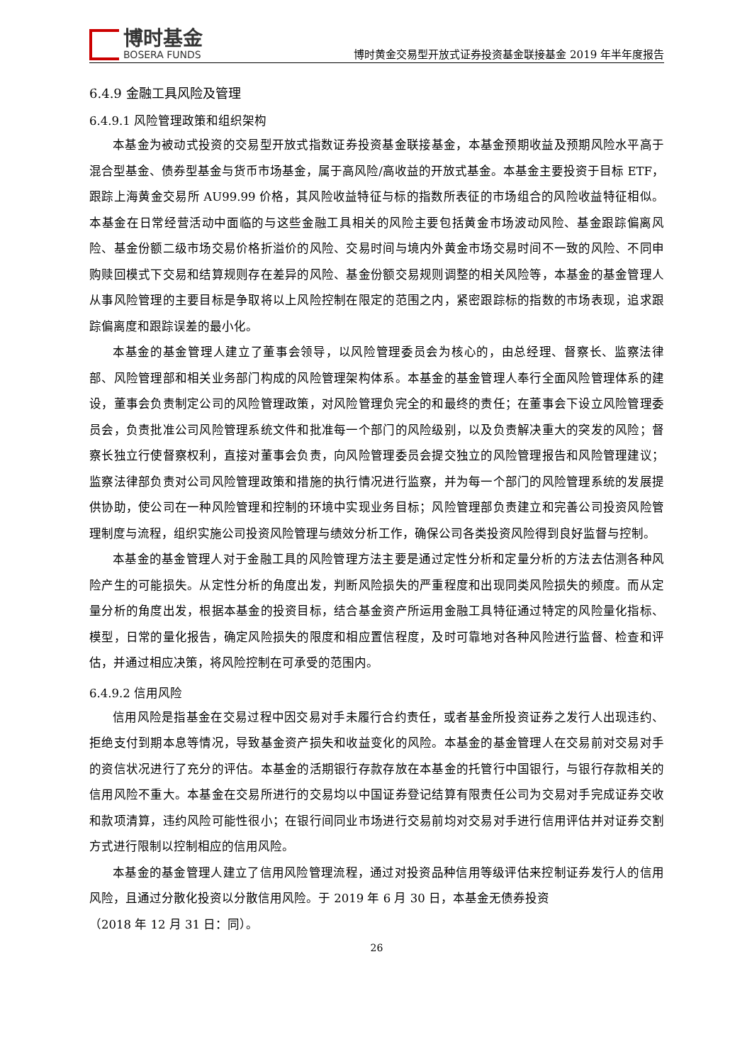博时基金
BOSERA FUNDS
博时黄金交易型开放式证券投资基金联接基金 2019 年半年度报告
6.4.9 金融工具风险及管理
6.4.9.1 风险管理政策和组织架构
本基金为被动式投资的交易型开放式指数证券投资基金联接基金，本基金预期收益及预期风险水平高于混合型基金、债券型基金与货币市场基金，属于高风险/高收益的开放式基金。本基金主要投资于目标 ETF，跟踪上海黄金交易所 AU99.99 价格，其风险收益特征与标的指数所表征的市场组合的风险收益特征相似。本基金在日常经营活动中面临的与这些金融工具相关的风险主要包括黄金市场波动风险、基金跟踪偏离风险、基金份额二级市场交易价格折溢价的风险、交易时间与境内外黄金市场交易时间不一致的风险、不同申购赎回模式下交易和结算规则存在差异的风险、基金份额交易规则调整的相关风险等，本基金的基金管理人从事风险管理的主要目标是争取将以上风险控制在限定的范围之内，紧密跟踪标的指数的市场表现，追求跟踪偏离度和跟踪误差的最小化。
本基金的基金管理人建立了董事会领导，以风险管理委员会为核心的，由总经理、督察长、监察法律部、风险管理部和相关业务部门构成的风险管理架构体系。本基金的基金管理人奉行全面风险管理体系的建设，董事会负责制定公司的风险管理政策，对风险管理负完全的和最终的责任；在董事会下设立风险管理委员会，负责批准公司风险管理系统文件和批准每一个部门的风险级别，以及负责解决重大的突发的风险；督察长独立行使督察权利，直接对董事会负责，向风险管理委员会提交独立的风险管理报告和风险管理建议；监察法律部负责对公司风险管理政策和措施的执行情况进行监察，并为每一个部门的风险管理系统的发展提供协助，使公司在一种风险管理和控制的环境中实现业务目标；风险管理部负责建立和完善公司投资风险管理制度与流程，组织实施公司投资风险管理与绩效分析工作，确保公司各类投资风险得到良好监督与控制。
本基金的基金管理人对于金融工具的风险管理方法主要是通过定性分析和定量分析的方法去估测各种风险产生的可能损失。从定性分析的角度出发，判断风险损失的严重程度和出现同类风险损失的频度。而从定量分析的角度出发，根据本基金的投资目标，结合基金资产所运用金融工具特征通过特定的风险量化指标、模型，日常的量化报告，确定风险损失的限度和相应置信程度，及时可靠地对各种风险进行监督、检查和评估，并通过相应决策，将风险控制在可承受的范围内。
6.4.9.2 信用风险
信用风险是指基金在交易过程中因交易对手未履行合约责任，或者基金所投资证券之发行人出现违约、拒绝支付到期本息等情况，导致基金资产损失和收益变化的风险。本基金的基金管理人在交易前对交易对手的资信状况进行了充分的评估。本基金的活期银行存款存放在本基金的托管行中国银行，与银行存款相关的信用风险不重大。本基金在交易所进行的交易均以中国证券登记结算有限责任公司为交易对手完成证券交收和款项清算，违约风险可能性很小；在银行间同业市场进行交易前均对交易对手进行信用评估并对证券交割方式进行限制以控制相应的信用风险。
本基金的基金管理人建立了信用风险管理流程，通过对投资品种信用等级评估来控制证券发行人的信用风险，且通过分散化投资以分散信用风险。于 2019 年 6 月 30 日，本基金无债券投资
（2018 年 12 月 31 日：同）。
26